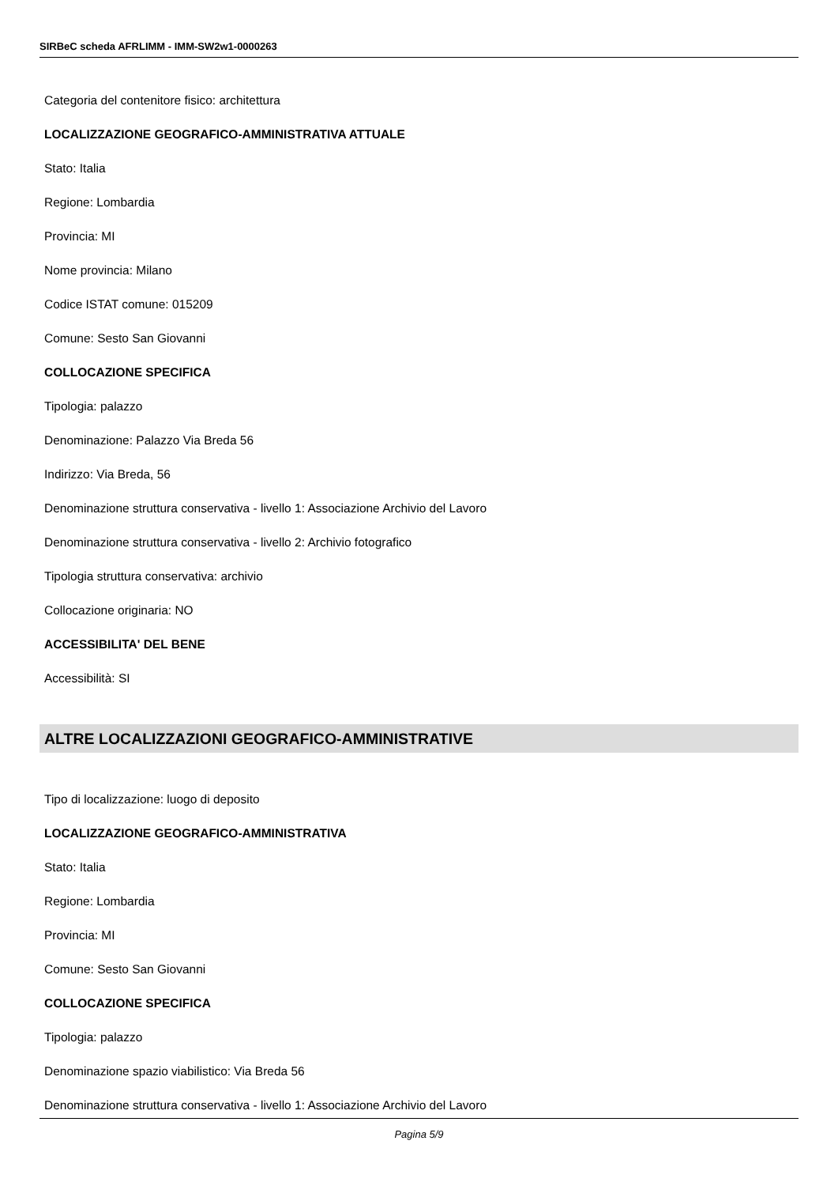SIRBeC scheda AFRLIMM - IMM-SW2w1-0000263
Categoria del contenitore fisico: architettura
LOCALIZZAZIONE GEOGRAFICO-AMMINISTRATIVA ATTUALE
Stato: Italia
Regione: Lombardia
Provincia: MI
Nome provincia: Milano
Codice ISTAT comune: 015209
Comune: Sesto San Giovanni
COLLOCAZIONE SPECIFICA
Tipologia: palazzo
Denominazione: Palazzo Via Breda 56
Indirizzo: Via Breda, 56
Denominazione struttura conservativa - livello 1: Associazione Archivio del Lavoro
Denominazione struttura conservativa - livello 2: Archivio fotografico
Tipologia struttura conservativa: archivio
Collocazione originaria: NO
ACCESSIBILITA' DEL BENE
Accessibilità: SI
ALTRE LOCALIZZAZIONI GEOGRAFICO-AMMINISTRATIVE
Tipo di localizzazione: luogo di deposito
LOCALIZZAZIONE GEOGRAFICO-AMMINISTRATIVA
Stato: Italia
Regione: Lombardia
Provincia: MI
Comune: Sesto San Giovanni
COLLOCAZIONE SPECIFICA
Tipologia: palazzo
Denominazione spazio viabilistico: Via Breda 56
Denominazione struttura conservativa - livello 1: Associazione Archivio del Lavoro
Pagina 5/9